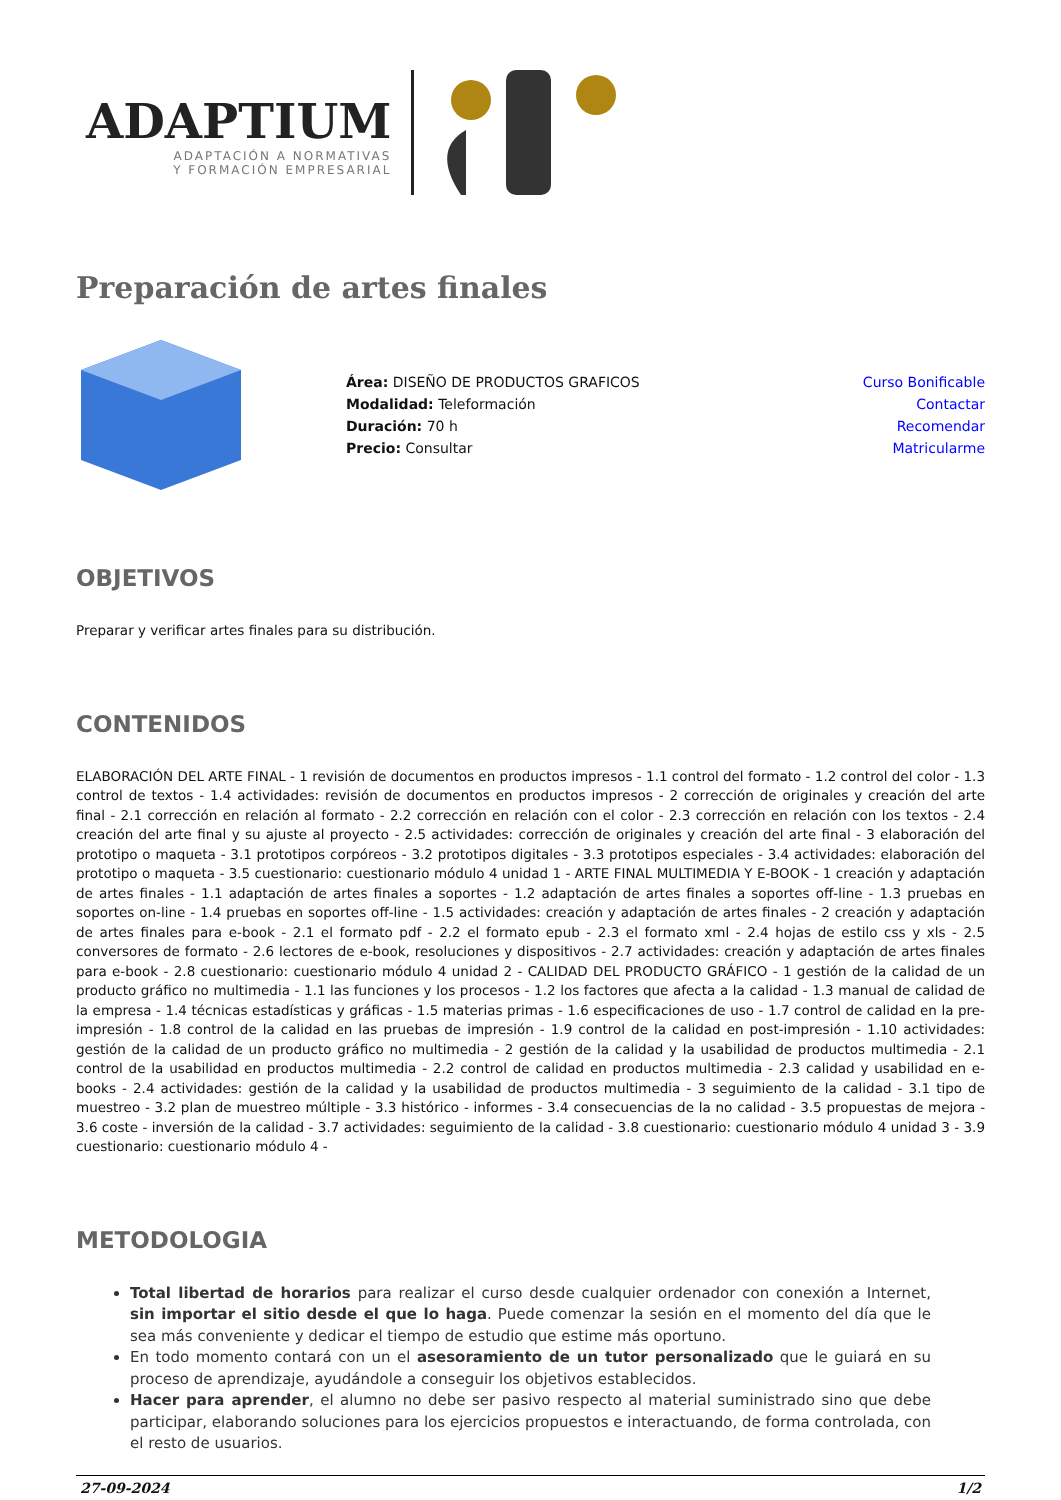ADAPTIUM
ADAPTACIÓN A NORMATIVAS
Y FORMACIÓN EMPRESARIAL
Preparación de artes finales
Área: DISEÑO DE PRODUCTOS GRAFICOS
Modalidad: Teleformación
Duración: 70 h
Precio: Consultar
Curso Bonificable
Contactar
Recomendar
Matricularme
OBJETIVOS
Preparar y verificar artes finales para su distribución.
CONTENIDOS
ELABORACIÓN DEL ARTE FINAL - 1 revisión de documentos en productos impresos - 1.1 control del formato - 1.2 control del color - 1.3 control de textos - 1.4 actividades: revisión de documentos en productos impresos - 2 corrección de originales y creación del arte final - 2.1 corrección en relación al formato - 2.2 corrección en relación con el color - 2.3 corrección en relación con los textos - 2.4 creación del arte final y su ajuste al proyecto - 2.5 actividades: corrección de originales y creación del arte final - 3 elaboración del prototipo o maqueta - 3.1 prototipos corpóreos - 3.2 prototipos digitales - 3.3 prototipos especiales - 3.4 actividades: elaboración del prototipo o maqueta - 3.5 cuestionario: cuestionario módulo 4 unidad 1 - ARTE FINAL MULTIMEDIA Y E-BOOK - 1 creación y adaptación de artes finales - 1.1 adaptación de artes finales a soportes - 1.2 adaptación de artes finales a soportes off-line - 1.3 pruebas en soportes on-line - 1.4 pruebas en soportes off-line - 1.5 actividades: creación y adaptación de artes finales - 2 creación y adaptación de artes finales para e-book - 2.1 el formato pdf - 2.2 el formato epub - 2.3 el formato xml - 2.4 hojas de estilo css y xls - 2.5 conversores de formato - 2.6 lectores de e-book, resoluciones y dispositivos - 2.7 actividades: creación y adaptación de artes finales para e-book - 2.8 cuestionario: cuestionario módulo 4 unidad 2 - CALIDAD DEL PRODUCTO GRÁFICO - 1 gestión de la calidad de un producto gráfico no multimedia - 1.1 las funciones y los procesos - 1.2 los factores que afecta a la calidad - 1.3 manual de calidad de la empresa - 1.4 técnicas estadísticas y gráficas - 1.5 materias primas - 1.6 especificaciones de uso - 1.7 control de calidad en la pre-impresión - 1.8 control de la calidad en las pruebas de impresión - 1.9 control de la calidad en post-impresión - 1.10 actividades: gestión de la calidad de un producto gráfico no multimedia - 2 gestión de la calidad y la usabilidad de productos multimedia - 2.1 control de la usabilidad en productos multimedia - 2.2 control de calidad en productos multimedia - 2.3 calidad y usabilidad en e-books - 2.4 actividades: gestión de la calidad y la usabilidad de productos multimedia - 3 seguimiento de la calidad - 3.1 tipo de muestreo - 3.2 plan de muestreo múltiple - 3.3 histórico - informes - 3.4 consecuencias de la no calidad - 3.5 propuestas de mejora - 3.6 coste - inversión de la calidad - 3.7 actividades: seguimiento de la calidad - 3.8 cuestionario: cuestionario módulo 4 unidad 3 - 3.9 cuestionario: cuestionario módulo 4 -
METODOLOGIA
Total libertad de horarios para realizar el curso desde cualquier ordenador con conexión a Internet, sin importar el sitio desde el que lo haga. Puede comenzar la sesión en el momento del día que le sea más conveniente y dedicar el tiempo de estudio que estime más oportuno.
En todo momento contará con un el asesoramiento de un tutor personalizado que le guiará en su proceso de aprendizaje, ayudándole a conseguir los objetivos establecidos.
Hacer para aprender, el alumno no debe ser pasivo respecto al material suministrado sino que debe participar, elaborando soluciones para los ejercicios propuestos e interactuando, de forma controlada, con el resto de usuarios.
27-09-2024 1/2